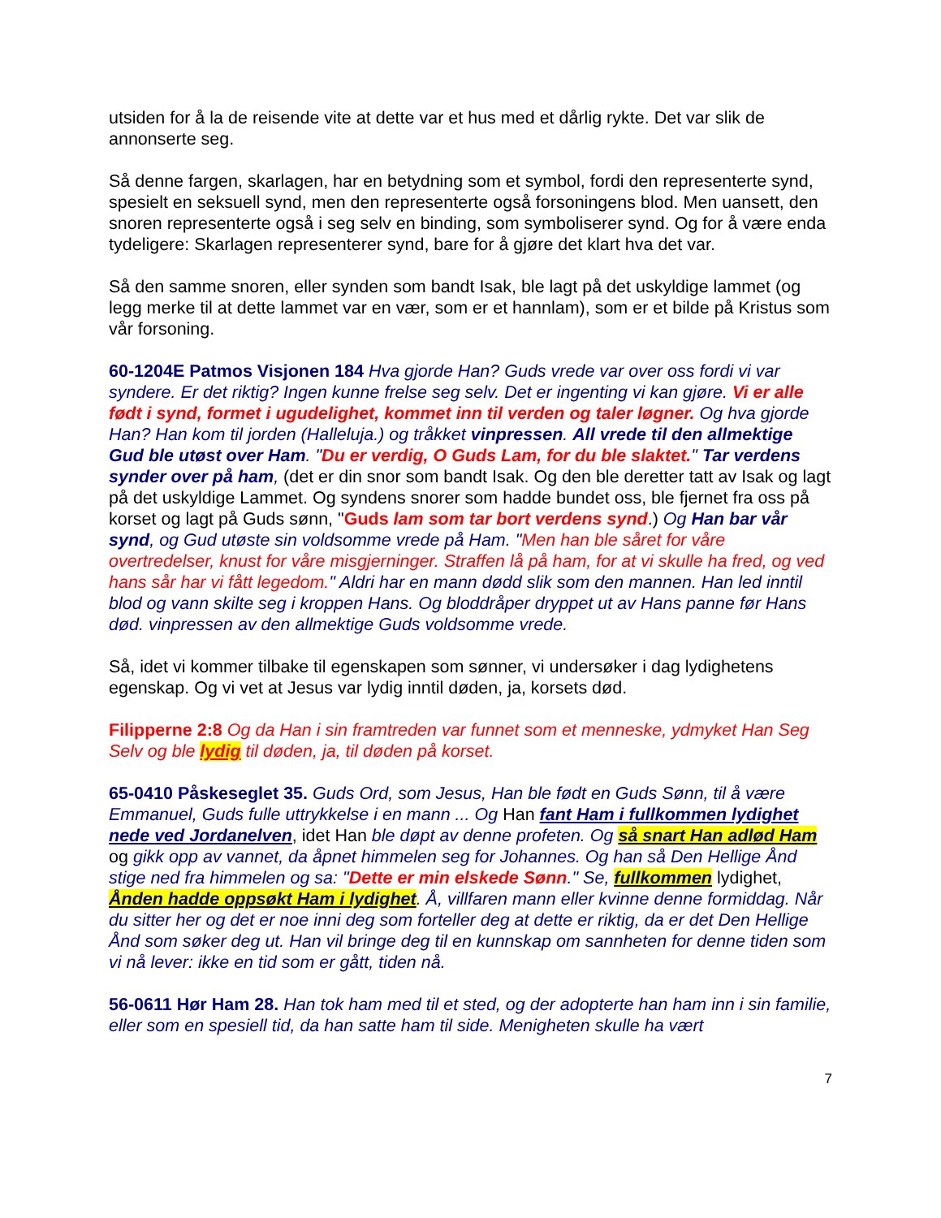utsiden for å la de reisende vite at dette var et hus med et dårlig rykte. Det var slik de annonserte seg.
Så denne fargen, skarlagen, har en betydning som et symbol, fordi den representerte synd, spesielt en seksuell synd, men den representerte også forsoningens blod. Men uansett, den snoren representerte også i seg selv en binding, som symboliserer synd. Og for å være enda tydeligere: Skarlagen representerer synd, bare for å gjøre det klart hva det var.
Så den samme snoren, eller synden som bandt Isak, ble lagt på det uskyldige lammet (og legg merke til at dette lammet var en vær, som er et hannlam), som er et bilde på Kristus som vår forsoning.
60-1204E Patmos Visjonen 184 Hva gjorde Han? Guds vrede var over oss fordi vi var syndere. Er det riktig? Ingen kunne frelse seg selv. Det er ingenting vi kan gjøre. Vi er alle født i synd, formet i ugudelighet, kommet inn til verden og taler løgner. Og hva gjorde Han? Han kom til jorden (Halleluja.) og tråkket vinpressen. All vrede til den allmektige Gud ble utøst over Ham. "Du er verdig, O Guds Lam, for du ble slaktet." Tar verdens synder over på ham, (det er din snor som bandt Isak. Og den ble deretter tatt av Isak og lagt på det uskyldige Lammet. Og syndens snorer som hadde bundet oss, ble fjernet fra oss på korset og lagt på Guds sønn, "Guds lam som tar bort verdens synd.) Og Han bar vår synd, og Gud utøste sin voldsomme vrede på Ham. "Men han ble såret for våre overtredelser, knust for våre misgjerninger. Straffen lå på ham, for at vi skulle ha fred, og ved hans sår har vi fått legedom." Aldri har en mann dødd slik som den mannen. Han led inntil blod og vann skilte seg i kroppen Hans. Og bloddråper dryppet ut av Hans panne før Hans død. vinpressen av den allmektige Guds voldsomme vrede.
Så, idet vi kommer tilbake til egenskapen som sønner, vi undersøker i dag lydighetens egenskap. Og vi vet at Jesus var lydig inntil døden, ja, korsets død.
Filipperne 2:8 Og da Han i sin framtreden var funnet som et menneske, ydmyket Han Seg Selv og ble lydig til døden, ja, til døden på korset.
65-0410 Påskeseglet 35. Guds Ord, som Jesus, Han ble født en Guds Sønn, til å være Emmanuel, Guds fulle uttrykkelse i en mann ... Og Han fant Ham i fullkommen lydighet nede ved Jordanelven, idet Han ble døpt av denne profeten. Og så snart Han adlød Ham og gikk opp av vannet, da åpnet himmelen seg for Johannes. Og han så Den Hellige Ånd stige ned fra himmelen og sa: "Dette er min elskede Sønn." Se, fullkommen lydighet, Ånden hadde oppsøkt Ham i lydighet. Å, villfaren mann eller kvinne denne formiddag. Når du sitter her og det er noe inni deg som forteller deg at dette er riktig, da er det Den Hellige Ånd som søker deg ut. Han vil bringe deg til en kunnskap om sannheten for denne tiden som vi nå lever: ikke en tid som er gått, tiden nå.
56-0611 Hør Ham 28. Han tok ham med til et sted, og der adopterte han ham inn i sin familie, eller som en spesiell tid, da han satte ham til side. Menigheten skulle ha vært
7